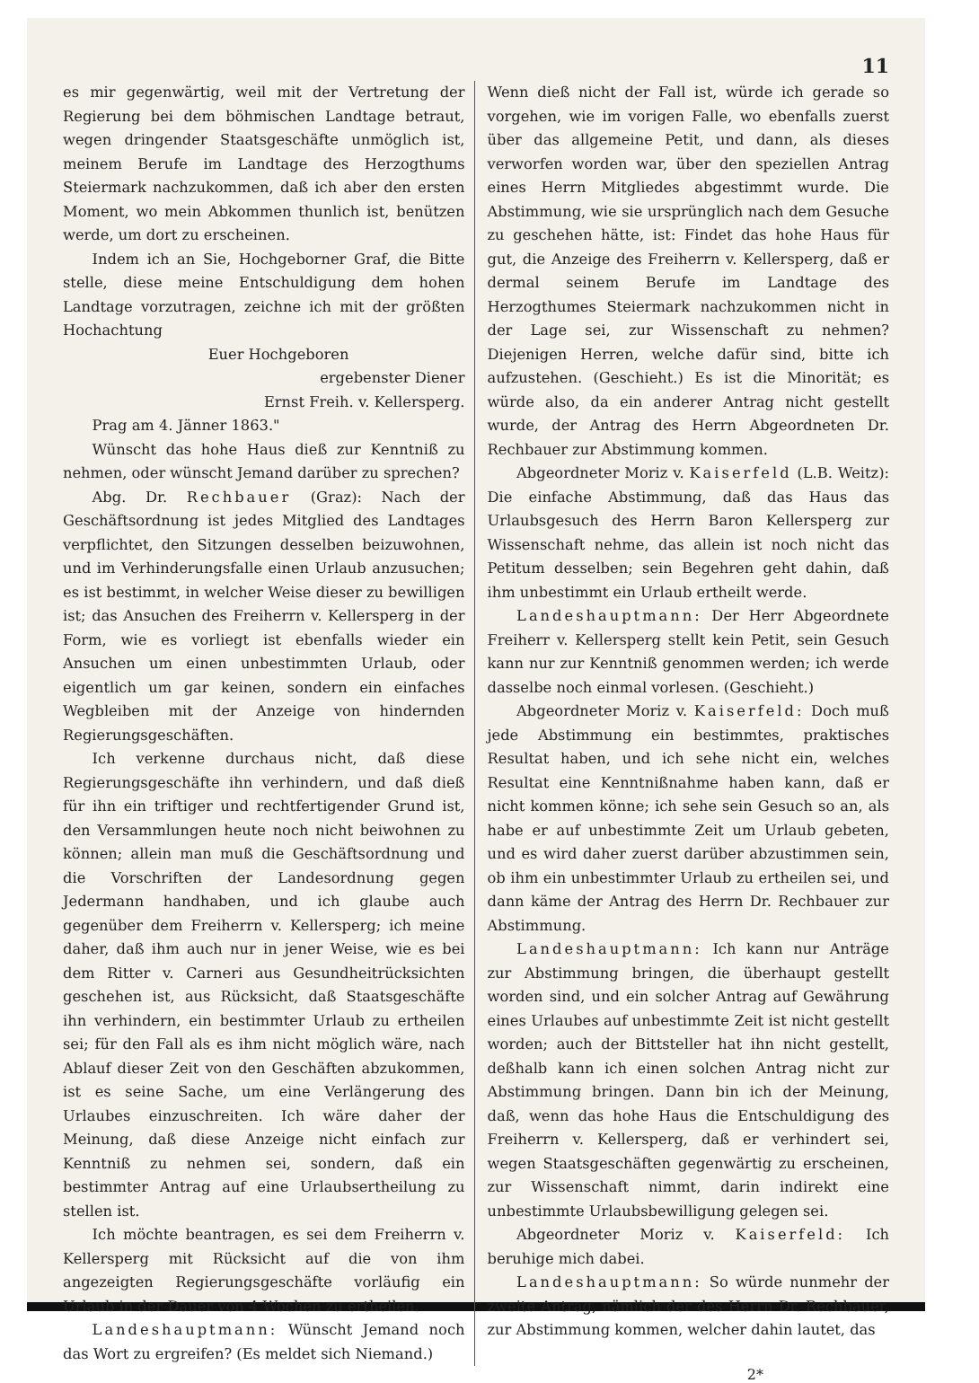11
es mir gegenwärtig, weil mit der Vertretung der Regierung bei dem böhmischen Landtage betraut, wegen dringender Staatsgeschäfte unmöglich ist, meinem Berufe im Landtage des Herzogthums Steiermark nachzukommen, daß ich aber den ersten Moment, wo mein Abkommen thunlich ist, benützen werde, um dort zu erscheinen.
Indem ich an Sie, Hochgeborner Graf, die Bitte stelle, diese meine Entschuldigung dem hohen Landtage vorzutragen, zeichne ich mit der größten Hochachtung
Euer Hochgeboren
ergebenster Diener
Ernst Freih. v. Kellersperg.
Prag am 4. Jänner 1863."
Wünscht das hohe Haus dieß zur Kenntniß zu nehmen, oder wünscht Jemand darüber zu sprechen?
Abg. Dr. Rechbauer (Graz): Nach der Geschäftsordnung ist jedes Mitglied des Landtages verpflichtet, den Sitzungen desselben beizuwohnen, und im Verhinderungsfalle einen Urlaub anzusuchen; es ist bestimmt, in welcher Weise dieser zu bewilligen ist; das Ansuchen des Freiherrn v. Kellersperg in der Form, wie es vorliegt ist ebenfalls wieder ein Ansuchen um einen unbestimmten Urlaub, oder eigentlich um gar keinen, sondern ein einfaches Wegbleiben mit der Anzeige von hindernden Regierungsgeschäften.
Ich verkenne durchaus nicht, daß diese Regierungsgeschäfte ihn verhindern, und daß dieß für ihn ein triftiger und rechtfertigender Grund ist, den Versammlungen heute noch nicht beiwohnen zu können; allein man muß die Geschäftsordnung und die Vorschriften der Landesordnung gegen Jedermann handhaben, und ich glaube auch gegenüber dem Freiherrn v. Kellersperg; ich meine daher, daß ihm auch nur in jener Weise, wie es bei dem Ritter v. Carneri aus Gesundheitrücksichten geschehen ist, aus Rücksicht, daß Staatsgeschäfte ihn verhindern, ein bestimmter Urlaub zu ertheilen sei; für den Fall als es ihm nicht möglich wäre, nach Ablauf dieser Zeit von den Geschäften abzukommen, ist es seine Sache, um eine Verlängerung des Urlaubes einzuschreiten. Ich wäre daher der Meinung, daß diese Anzeige nicht einfach zur Kenntniß zu nehmen sei, sondern, daß ein bestimmter Antrag auf eine Urlaubsertheilung zu stellen ist.
Ich möchte beantragen, es sei dem Freiherrn v. Kellersperg mit Rücksicht auf die von ihm angezeigten Regierungsgeschäfte vorläufig ein Urlaub in der Dauer von 4 Wochen zu ertheilen.
Landeshauptmann: Wünscht Jemand noch das Wort zu ergreifen? (Es meldet sich Niemand.)
Wenn dieß nicht der Fall ist, würde ich gerade so vorgehen, wie im vorigen Falle, wo ebenfalls zuerst über das allgemeine Petit, und dann, als dieses verworfen worden war, über den speziellen Antrag eines Herrn Mitgliedes abgestimmt wurde. Die Abstimmung, wie sie ursprünglich nach dem Gesuche zu geschehen hätte, ist: Findet das hohe Haus für gut, die Anzeige des Freiherrn v. Kellersperg, daß er dermal seinem Berufe im Landtage des Herzogthumes Steiermark nachzukommen nicht in der Lage sei, zur Wissenschaft zu nehmen? Diejenigen Herren, welche dafür sind, bitte ich aufzustehen. (Geschieht.) Es ist die Minorität; es würde also, da ein anderer Antrag nicht gestellt wurde, der Antrag des Herrn Abgeordneten Dr. Rechbauer zur Abstimmung kommen.
Abgeordneter Moriz v. Kaiserfeld (L.B. Weitz): Die einfache Abstimmung, daß das Haus das Urlaubsgesuch des Herrn Baron Kellersperg zur Wissenschaft nehme, das allein ist noch nicht das Petitum desselben; sein Begehren geht dahin, daß ihm unbestimmt ein Urlaub ertheilt werde.
Landeshauptmann: Der Herr Abgeordnete Freiherr v. Kellersperg stellt kein Petit, sein Gesuch kann nur zur Kenntniß genommen werden; ich werde dasselbe noch einmal vorlesen. (Geschieht.)
Abgeordneter Moriz v. Kaiserfeld: Doch muß jede Abstimmung ein bestimmtes, praktisches Resultat haben, und ich sehe nicht ein, welches Resultat eine Kenntnißnahme haben kann, daß er nicht kommen könne; ich sehe sein Gesuch so an, als habe er auf unbestimmte Zeit um Urlaub gebeten, und es wird daher zuerst darüber abzustimmen sein, ob ihm ein unbestimmter Urlaub zu ertheilen sei, und dann käme der Antrag des Herrn Dr. Rechbauer zur Abstimmung.
Landeshauptmann: Ich kann nur Anträge zur Abstimmung bringen, die überhaupt gestellt worden sind, und ein solcher Antrag auf Gewährung eines Urlaubes auf unbestimmte Zeit ist nicht gestellt worden; auch der Bittsteller hat ihn nicht gestellt, deßhalb kann ich einen solchen Antrag nicht zur Abstimmung bringen. Dann bin ich der Meinung, daß, wenn das hohe Haus die Entschuldigung des Freiherrn v. Kellersperg, daß er verhindert sei, wegen Staatsgeschäften gegenwärtig zu erscheinen, zur Wissenschaft nimmt, darin indirekt eine unbestimmte Urlaubsbewilligung gelegen sei.
Abgeordneter Moriz v. Kaiserfeld: Ich beruhige mich dabei.
Landeshauptmann: So würde nunmehr der zweite Antrag, nämlich der des Herrn Dr. Rechbauer, zur Abstimmung kommen, welcher dahin lautet, das
2*